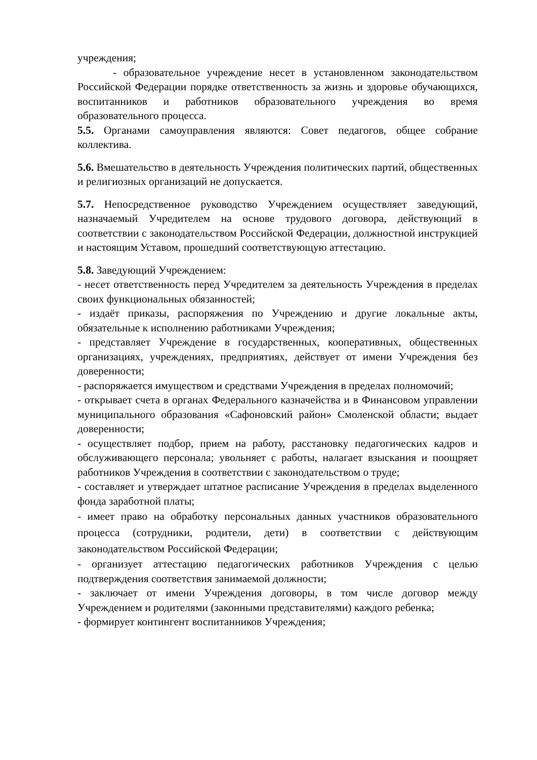учреждения;
- образовательное учреждение несет в установленном законодательством Российской Федерации порядке ответственность за жизнь и здоровье обучающихся, воспитанников и работников образовательного учреждения во время образовательного процесса.
5.5. Органами самоуправления являются: Совет педагогов, общее собрание коллектива.
5.6. Вмешательство в деятельность Учреждения политических партий, общественных и религиозных организаций не допускается.
5.7. Непосредственное руководство Учреждением осуществляет заведующий, назначаемый Учредителем на основе трудового договора, действующий в соответствии с законодательством Российской Федерации, должностной инструкцией и настоящим Уставом, прошедший соответствующую аттестацию.
5.8. Заведующий Учреждением:
- несет ответственность перед Учредителем за деятельность Учреждения в пределах своих функциональных обязанностей;
- издаёт приказы, распоряжения по Учреждению и другие локальные акты, обязательные к исполнению работниками Учреждения;
- представляет Учреждение в государственных, кооперативных, общественных организациях, учреждениях, предприятиях, действует от имени Учреждения без доверенности;
- распоряжается имуществом и средствами Учреждения в пределах полномочий;
- открывает счета в органах Федерального казначейства и в Финансовом управлении муниципального образования «Сафоновский район» Смоленской области; выдает доверенности;
- осуществляет подбор, прием на работу, расстановку педагогических кадров и обслуживающего персонала; увольняет с работы, налагает взыскания и поощряет работников Учреждения в соответствии с законодательством о труде;
- составляет и утверждает штатное расписание Учреждения в пределах выделенного фонда заработной платы;
- имеет право на обработку персональных данных участников образовательного процесса (сотрудники, родители, дети) в соответствии с действующим законодательством Российской Федерации;
- организует аттестацию педагогических работников Учреждения с целью подтверждения соответствия занимаемой должности;
- заключает от имени Учреждения договоры, в том числе договор между Учреждением и родителями (законными представителями) каждого ребенка;
- формирует контингент воспитанников Учреждения;